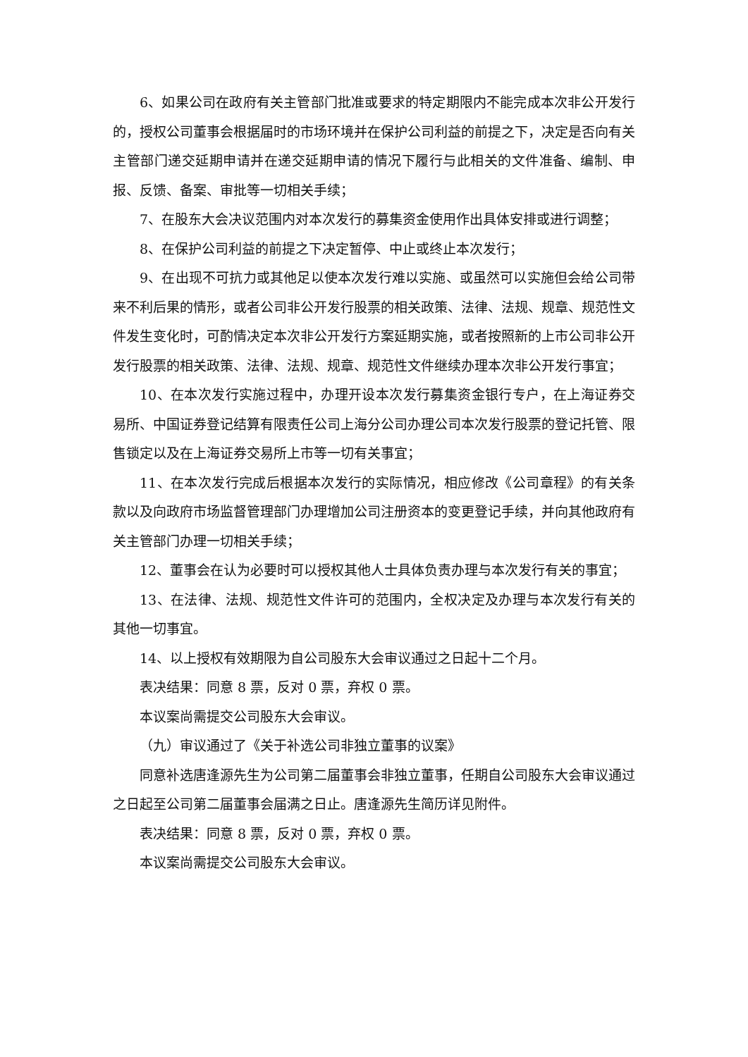6、如果公司在政府有关主管部门批准或要求的特定期限内不能完成本次非公开发行的，授权公司董事会根据届时的市场环境并在保护公司利益的前提之下，决定是否向有关主管部门递交延期申请并在递交延期申请的情况下履行与此相关的文件准备、编制、申报、反馈、备案、审批等一切相关手续；
7、在股东大会决议范围内对本次发行的募集资金使用作出具体安排或进行调整；
8、在保护公司利益的前提之下决定暂停、中止或终止本次发行；
9、在出现不可抗力或其他足以使本次发行难以实施、或虽然可以实施但会给公司带来不利后果的情形，或者公司非公开发行股票的相关政策、法律、法规、规章、规范性文件发生变化时，可酌情决定本次非公开发行方案延期实施，或者按照新的上市公司非公开发行股票的相关政策、法律、法规、规章、规范性文件继续办理本次非公开发行事宜；
10、在本次发行实施过程中，办理开设本次发行募集资金银行专户，在上海证券交易所、中国证券登记结算有限责任公司上海分公司办理公司本次发行股票的登记托管、限售锁定以及在上海证券交易所上市等一切有关事宜；
11、在本次发行完成后根据本次发行的实际情况，相应修改《公司章程》的有关条款以及向政府市场监督管理部门办理增加公司注册资本的变更登记手续，并向其他政府有关主管部门办理一切相关手续；
12、董事会在认为必要时可以授权其他人士具体负责办理与本次发行有关的事宜；
13、在法律、法规、规范性文件许可的范围内，全权决定及办理与本次发行有关的其他一切事宜。
14、以上授权有效期限为自公司股东大会审议通过之日起十二个月。
表决结果：同意 8 票，反对 0 票，弃权 0 票。
本议案尚需提交公司股东大会审议。
（九）审议通过了《关于补选公司非独立董事的议案》
同意补选唐逢源先生为公司第二届董事会非独立董事，任期自公司股东大会审议通过之日起至公司第二届董事会届满之日止。唐逢源先生简历详见附件。
表决结果：同意 8 票，反对 0 票，弃权 0 票。
本议案尚需提交公司股东大会审议。